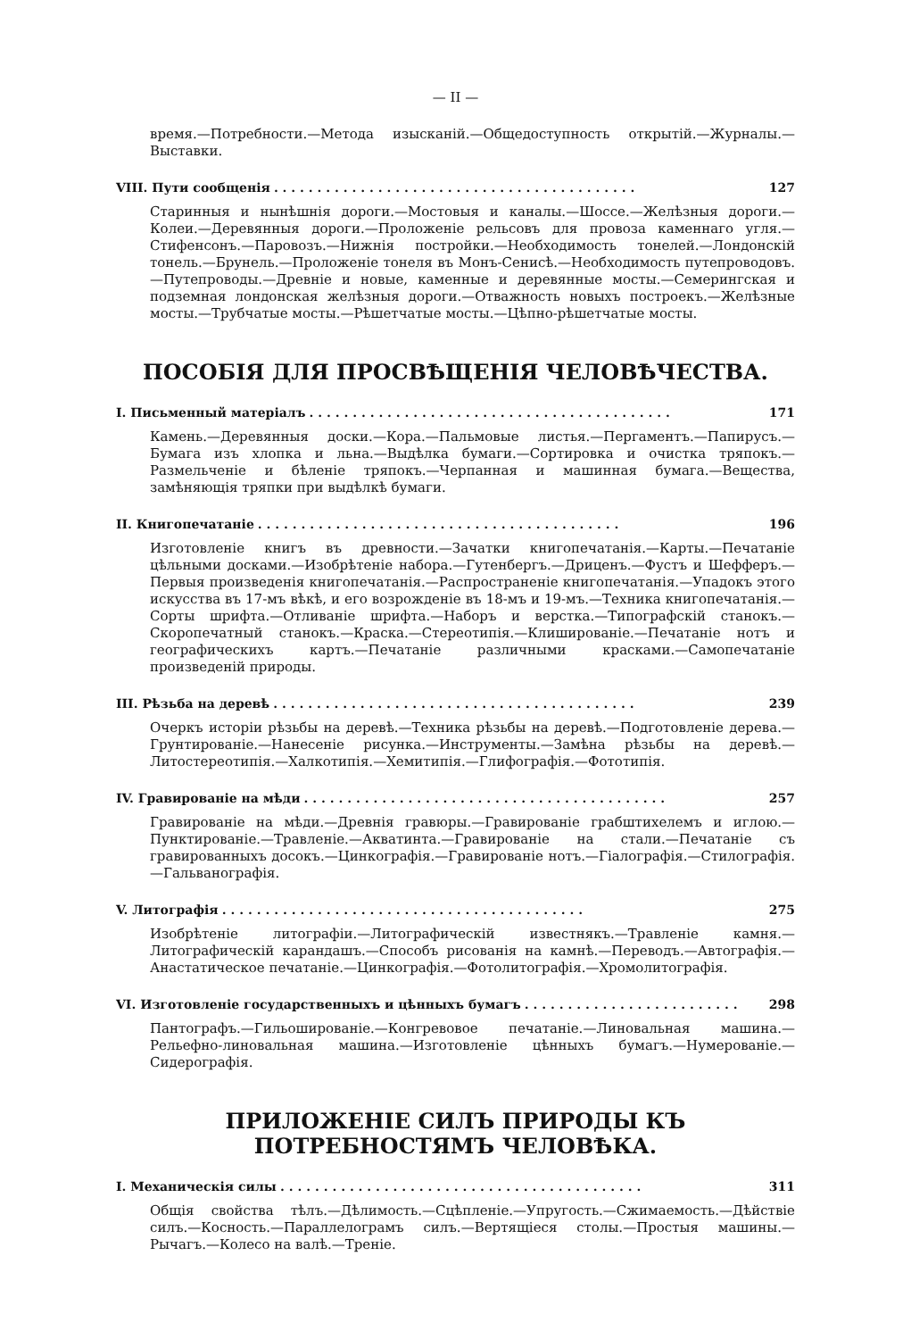— II —
время.—Потребности.—Метода изысканій.—Общедоступность открытій.—Журналы.—Выставки.
VIII. Пути сообщенія. . . . . . . . . . . . . . . . . . . . . . . . . . . . . . . . . . . . . . . . . . 127
Старинныя и нынѣшнія дороги.—Мостовыя и каналы.—Шоссе.—Желѣзныя дороги.—Колеи.—Деревянныя дороги.—Проложеніе рельсовъ для провоза каменнаго угля.—Стифенсонъ.—Паровозъ.—Нижнія постройки.—Необходимость тонелей.—Лондонскій тонель.—Брунель.—Проложеніе тонеля въ Монъ-Сенисѣ.—Необходимость путепроводовъ.—Путепроводы.—Древніе и новые, каменные и деревянные мосты.—Семерингская и подземная лондонская желѣзныя дороги.—Отважность новыхъ построекъ.—Желѣзные мосты.—Трубчатые мосты.—Рѣшетчатые мосты.—Цѣпно-рѣшетчатые мосты.
ПОСОБІЯ ДЛЯ ПРОСВѢЩЕНІЯ ЧЕЛОВѢЧЕСТВА.
I. Письменный матеріалъ. . . . . . . . . . . . . . . . . . . . . . . . . . . . . . . . . . . . . . . . . . 171
Камень.—Деревянныя доски.—Кора.—Пальмовые листья.—Пергаментъ.—Папирусъ.—Бумага изъ хлопка и льна.—Выдѣлка бумаги.—Сортировка и очистка тряпокъ.—Размельченіе и бѣленіе тряпокъ.—Черпанная и машинная бумага.—Вещества, замѣняющія тряпки при выдѣлкѣ бумаги.
II. Книгопечатаніе. . . . . . . . . . . . . . . . . . . . . . . . . . . . . . . . . . . . . . . . . . 196
Изготовленіе книгъ въ древности.—Зачатки книгопечатанія.—Карты.—Печатаніе цѣльными досками.—Изобрѣтеніе набора.—Гутенбергъ.—Дриценъ.—Фустъ и Шефферъ.—Первыя произведенія книгопечатанія.—Распространеніе книгопечатанія.—Упадокъ этого искусства въ 17-мъ вѣкѣ, и его возрожденіе въ 18-мъ и 19-мъ.—Техника книгопечатанія.—Сорты шрифта.—Отливаніе шрифта.—Наборъ и верстка.—Типографскій станокъ.—Скоропечатный станокъ.—Краска.—Стереотипія.—Клишированіе.—Печатаніе нотъ и географическихъ картъ.—Печатаніе различными красками.—Самопечатаніе произведеній природы.
III. Рѣзьба на деревѣ. . . . . . . . . . . . . . . . . . . . . . . . . . . . . . . . . . . . . . . . . . 239
Очеркъ исторіи рѣзьбы на деревѣ.—Техника рѣзьбы на деревѣ.—Подготовленіе дерева.—Грунтированіе.—Нанесеніе рисунка.—Инструменты.—Замѣна рѣзьбы на деревѣ.—Литостереотипія.—Халкотипія.—Хемитипія.—Глифографія.—Фототипія.
IV. Гравированіе на мѣди. . . . . . . . . . . . . . . . . . . . . . . . . . . . . . . . . . . . . . . . . . 257
Гравированіе на мѣди.—Древнія гравюры.—Гравированіе грабштихелемъ и иглою.—Пунктированіе.—Травленіе.—Акватинта.—Гравированіе на стали.—Печатаніе съ гравированныхъ досокъ.—Цинкографія.—Гравированіе нотъ.—Гіалографія.—Стилографія.—Гальванографія.
V. Литографія. . . . . . . . . . . . . . . . . . . . . . . . . . . . . . . . . . . . . . . . . . 275
Изобрѣтеніе литографіи.—Литографическій известнякъ.—Травленіе камня.—Литографическій карандашъ.—Способъ рисованія на камнѣ.—Переводъ.—Автографія.—Анастатическое печатаніе.—Цинкографія.—Фотолитографія.—Хромолитографія.
VI. Изготовленіе государственныхъ и цѣнныхъ бумагъ. . . . . . . . . . . . . . . . . . . . . . . . . 298
Пантографъ.—Гильошированіе.—Конгревовое печатаніе.—Линовальная машина.—Рельефно-линовальная машина.—Изготовленіе цѣнныхъ бумагъ.—Нумерованіе.—Сидерографія.
ПРИЛОЖЕНІЕ СИЛЪ ПРИРОДЫ КЪ ПОТРЕБНОСТЯМЪ ЧЕЛОВѢКА.
I. Механическія силы. . . . . . . . . . . . . . . . . . . . . . . . . . . . . . . . . . . . . . . . . . 311
Общія свойства тѣлъ.—Дѣлимость.—Сцѣпленіе.—Упругость.—Сжимаемость.—Дѣйствіе силъ.—Косность.—Параллелограмъ силъ.—Вертящіеся столы.—Простыя машины.—Рычагъ.—Колесо на валѣ.—Треніе.